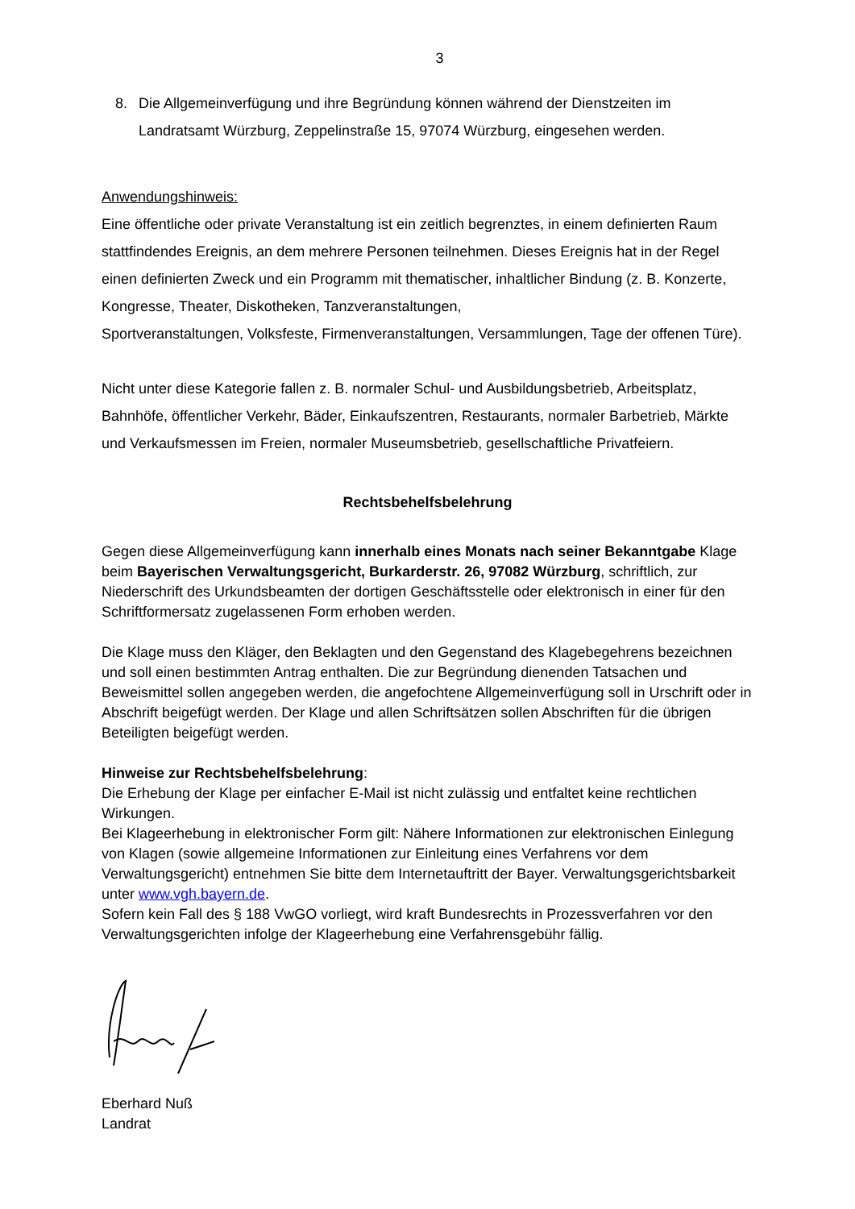3
8. Die Allgemeinverfügung und ihre Begründung können während der Dienstzeiten im Landratsamt Würzburg, Zeppelinstraße 15, 97074 Würzburg, eingesehen werden.
Anwendungshinweis:
Eine öffentliche oder private Veranstaltung ist ein zeitlich begrenztes, in einem definierten Raum stattfindendes Ereignis, an dem mehrere Personen teilnehmen. Dieses Ereignis hat in der Regel einen definierten Zweck und ein Programm mit thematischer, inhaltlicher Bindung (z. B. Konzerte, Kongresse, Theater, Diskotheken, Tanzveranstaltungen,
Sportveranstaltungen, Volksfeste, Firmenveranstaltungen, Versammlungen, Tage der offenen Türe).
Nicht unter diese Kategorie fallen z. B. normaler Schul- und Ausbildungsbetrieb, Arbeitsplatz, Bahnhöfe, öffentlicher Verkehr, Bäder, Einkaufszentren, Restaurants, normaler Barbetrieb, Märkte und Verkaufsmessen im Freien, normaler Museumsbetrieb, gesellschaftliche Privatfeiern.
Rechtsbehelfsbelehrung
Gegen diese Allgemeinverfügung kann innerhalb eines Monats nach seiner Bekanntgabe Klage beim Bayerischen Verwaltungsgericht, Burkarderstr. 26, 97082 Würzburg, schriftlich, zur Niederschrift des Urkundsbeamten der dortigen Geschäftsstelle oder elektronisch in einer für den Schriftformersatz zugelassenen Form erhoben werden.
Die Klage muss den Kläger, den Beklagten und den Gegenstand des Klagebegehrens bezeichnen und soll einen bestimmten Antrag enthalten. Die zur Begründung dienenden Tatsachen und Beweismittel sollen angegeben werden, die angefochtene Allgemeinverfügung soll in Urschrift oder in Abschrift beigefügt werden. Der Klage und allen Schriftsätzen sollen Abschriften für die übrigen Beteiligten beigefügt werden.
Hinweise zur Rechtsbehelfsbelehrung:
Die Erhebung der Klage per einfacher E-Mail ist nicht zulässig und entfaltet keine rechtlichen Wirkungen.
Bei Klageerhebung in elektronischer Form gilt: Nähere Informationen zur elektronischen Einlegung von Klagen (sowie allgemeine Informationen zur Einleitung eines Verfahrens vor dem Verwaltungsgericht) entnehmen Sie bitte dem Internetauftritt der Bayer. Verwaltungsgerichtsbarkeit unter www.vgh.bayern.de.
Sofern kein Fall des § 188 VwGO vorliegt, wird kraft Bundesrechts in Prozessverfahren vor den Verwaltungsgerichten infolge der Klageerhebung eine Verfahrensgebühr fällig.
Eberhard Nuß
Landrat